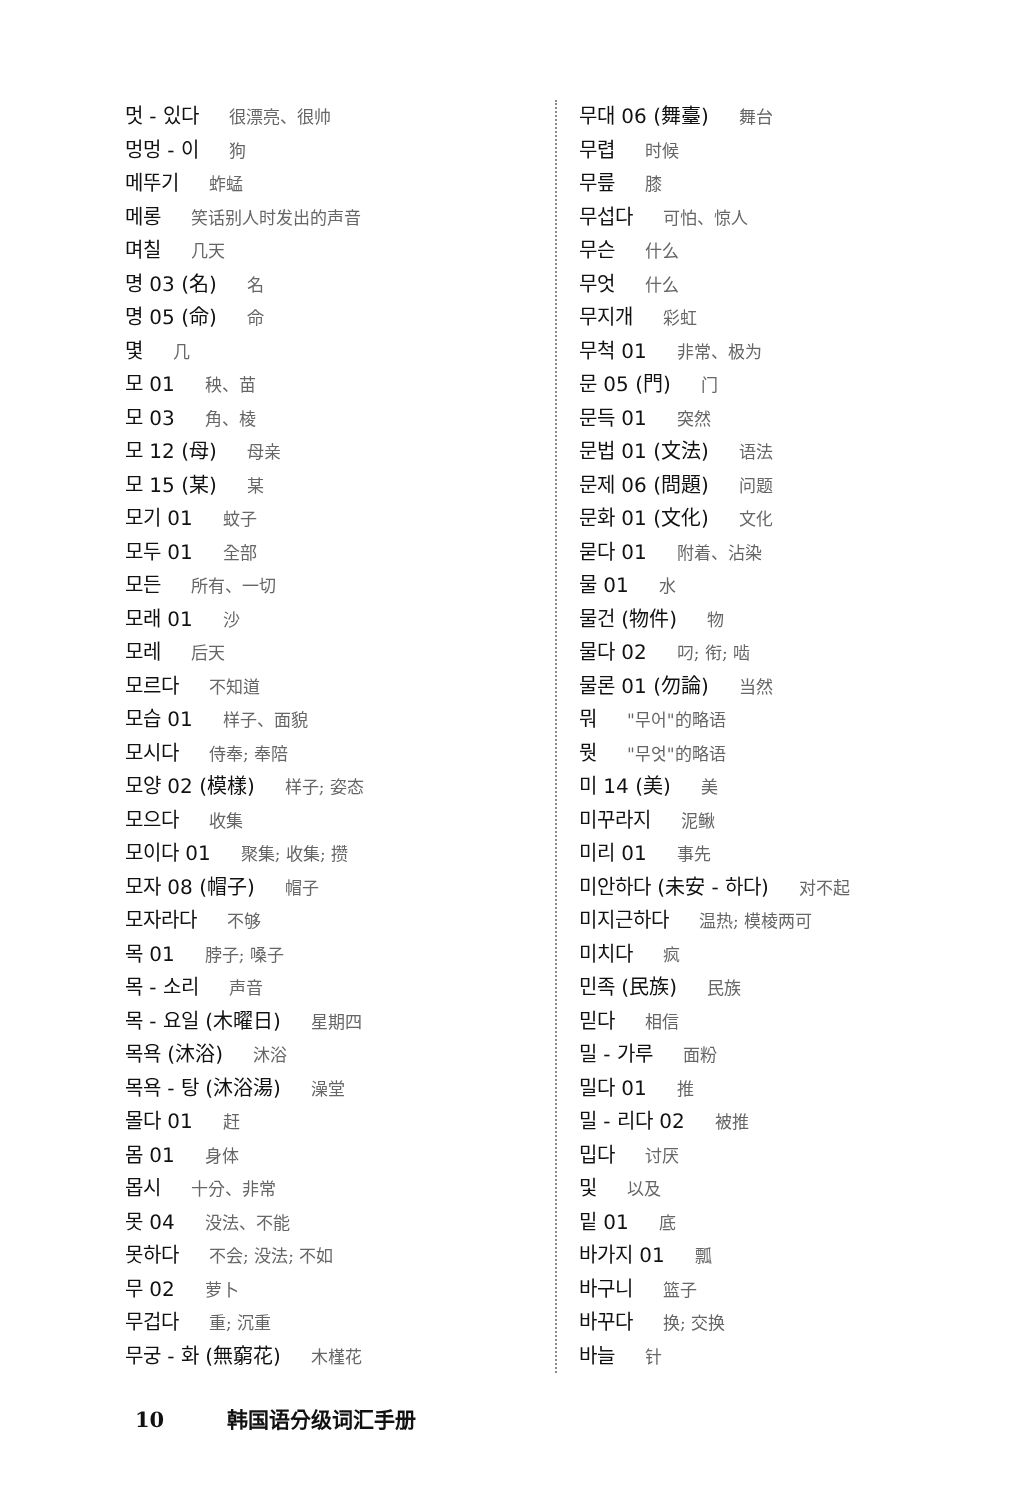멋 - 있다 很漂亮、很帅
멍멍 - 이 狗
메뚜기 蚱蜢
메롱 笑话别人时发出的声音
며칠 几天
명 03 (名) 名
명 05 (命) 命
몇 几
모 01 秧、苗
모 03 角、棱
모 12 (母) 母亲
모 15 (某) 某
모기 01 蚊子
모두 01 全部
모든 所有、一切
모래 01 沙
모레 后天
모르다 不知道
모습 01 样子、面貌
모시다 侍奉; 奉陪
모양 02 (模樣) 样子; 姿态
모으다 收集
모이다 01 聚集; 收集; 攒
모자 08 (帽子) 帽子
모자라다 不够
목 01 脖子; 嗓子
목 - 소리 声音
목 - 요일 (木曜日) 星期四
목욕 (沐浴) 沐浴
목욕 - 탕 (沐浴湯) 澡堂
몰다 01 赶
몸 01 身体
몹시 十分、非常
못 04 没法、不能
못하다 不会; 没法; 不如
무 02 萝卜
무겁다 重; 沉重
무궁 - 화 (無窮花) 木槿花
무대 06 (舞臺) 舞台
무렵 时候
무릎 膝
무섭다 可怕、惊人
무슨 什么
무엇 什么
무지개 彩虹
무척 01 非常、极为
문 05 (門) 门
문득 01 突然
문법 01 (文法) 语法
문제 06 (問題) 问题
문화 01 (文化) 文化
묻다 01 附着、沾染
물 01 水
물건 (物件) 物
물다 02 叼; 衔; 啮
물론 01 (勿論) 当然
뭐 "무어"的略语
뭣 "무엇"的略语
미 14 (美) 美
미꾸라지 泥鳅
미리 01 事先
미안하다 (未安 - 하다) 对不起
미지근하다 温热; 模棱两可
미치다 疯
민족 (民族) 民族
믿다 相信
밀 - 가루 面粉
밀다 01 推
밀 - 리다 02 被推
밉다 讨厌
및 以及
밑 01 底
바가지 01 瓢
바구니 篮子
바꾸다 换; 交换
바늘 针
10 韩国语分级词汇手册